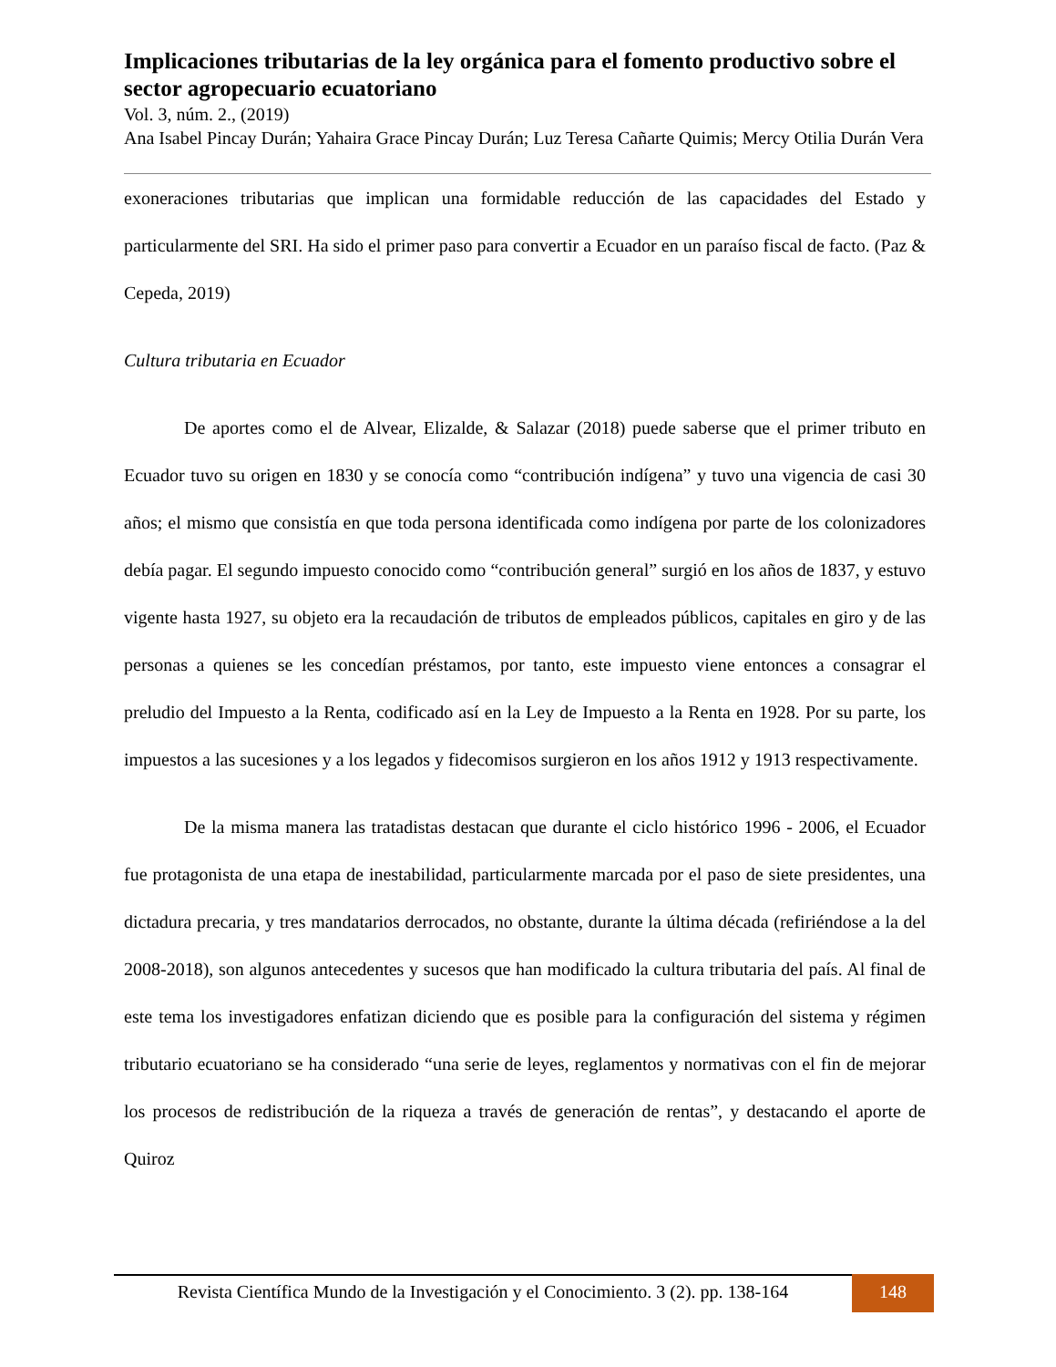Implicaciones tributarias de la ley orgánica para el fomento productivo sobre el sector agropecuario ecuatoriano
Vol. 3, núm. 2., (2019)
Ana Isabel Pincay Durán; Yahaira Grace Pincay Durán; Luz Teresa Cañarte Quimis; Mercy Otilia Durán Vera
exoneraciones tributarias que implican una formidable reducción de las capacidades del Estado y particularmente del SRI. Ha sido el primer paso para convertir a Ecuador en un paraíso fiscal de facto. (Paz & Cepeda, 2019)
Cultura tributaria en Ecuador
De aportes como el de Alvear, Elizalde, & Salazar (2018) puede saberse que el primer tributo en Ecuador tuvo su origen en 1830 y se conocía como “contribución indígena” y tuvo una vigencia de casi 30 años; el mismo que consistía en que toda persona identificada como indígena por parte de los colonizadores debía pagar. El segundo impuesto conocido como “contribución general” surgió en los años de 1837, y estuvo vigente hasta 1927, su objeto era la recaudación de tributos de empleados públicos, capitales en giro y de las personas a quienes se les concedían préstamos, por tanto, este impuesto viene entonces a consagrar el preludio del Impuesto a la Renta, codificado así en la Ley de Impuesto a la Renta en 1928. Por su parte, los impuestos a las sucesiones y a los legados y fidecomisos surgieron en los años 1912 y 1913 respectivamente.
De la misma manera las tratadistas destacan que durante el ciclo histórico 1996 - 2006, el Ecuador fue protagonista de una etapa de inestabilidad, particularmente marcada por el paso de siete presidentes, una dictadura precaria, y tres mandatarios derrocados, no obstante, durante la última década (refiriéndose a la del 2008-2018), son algunos antecedentes y sucesos que han modificado la cultura tributaria del país. Al final de este tema los investigadores enfatizan diciendo que es posible para la configuración del sistema y régimen tributario ecuatoriano se ha considerado “una serie de leyes, reglamentos y normativas con el fin de mejorar los procesos de redistribución de la riqueza a través de generación de rentas”, y destacando el aporte de Quiroz
Revista Científica Mundo de la Investigación y el Conocimiento. 3 (2). pp. 138-164
148